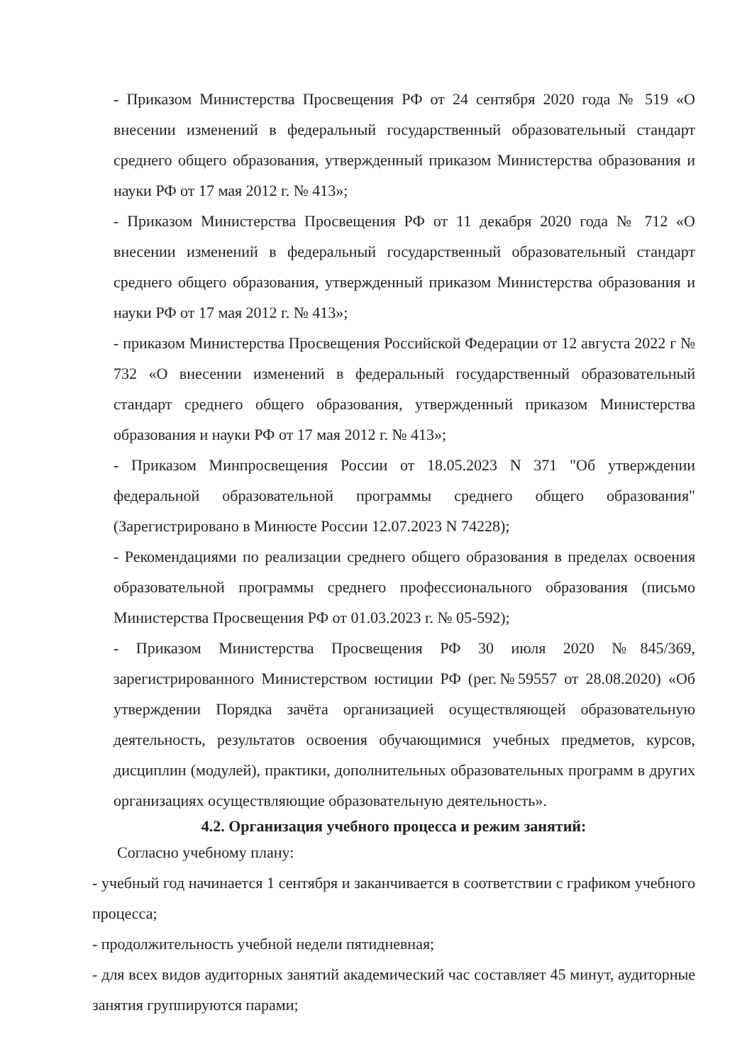- Приказом Министерства Просвещения РФ от 24 сентября 2020 года № 519 «О внесении изменений в федеральный государственный образовательный стандарт среднего общего образования, утвержденный приказом Министерства образования и науки РФ от 17 мая 2012 г. № 413»;
- Приказом Министерства Просвещения РФ от 11 декабря 2020 года № 712 «О внесении изменений в федеральный государственный образовательный стандарт среднего общего образования, утвержденный приказом Министерства образования и науки РФ от 17 мая 2012 г. № 413»;
- приказом Министерства Просвещения Российской Федерации от 12 августа 2022 г № 732 «О внесении изменений в федеральный государственный образовательный стандарт среднего общего образования, утвержденный приказом Министерства образования и науки РФ от 17 мая 2012 г. № 413»;
- Приказом Минпросвещения России от 18.05.2023 N 371 "Об утверждении федеральной образовательной программы среднего общего образования" (Зарегистрировано в Минюсте России 12.07.2023 N 74228);
- Рекомендациями по реализации среднего общего образования в пределах освоения образовательной программы среднего профессионального образования (письмо Министерства Просвещения РФ от 01.03.2023 г. № 05-592);
- Приказом Министерства Просвещения РФ 30 июля 2020 №845/369, зарегистрированного Министерством юстиции РФ (рег.№59557 от 28.08.2020) «Об утверждении Порядка зачёта организацией осуществляющей образовательную деятельность, результатов освоения обучающимися учебных предметов, курсов, дисциплин (модулей), практики, дополнительных образовательных программ в других организациях осуществляющие образовательную деятельность».
4.2. Организация учебного процесса и режим занятий:
Согласно учебному плану:
- учебный год начинается 1 сентября и заканчивается в соответствии с графиком учебного процесса;
- продолжительность учебной недели пятидневная;
- для всех видов аудиторных занятий академический час составляет 45 минут, аудиторные занятия группируются парами;